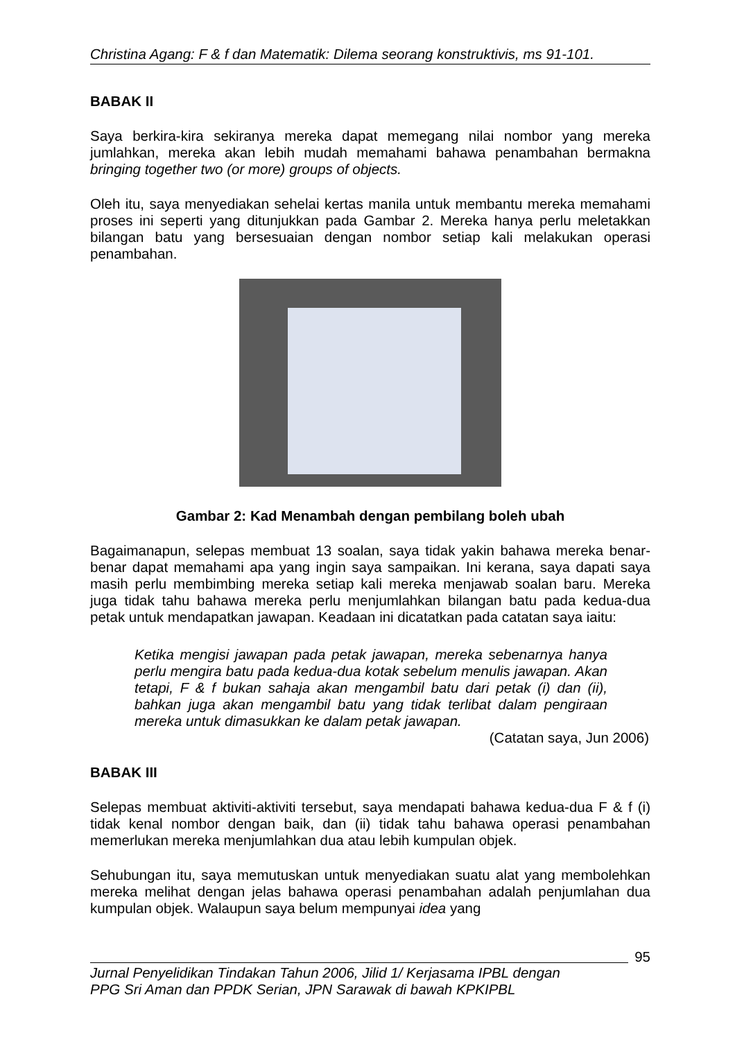Christina Agang: F & f dan Matematik: Dilema seorang konstruktivis, ms 91-101.
BABAK II
Saya berkira-kira sekiranya mereka dapat memegang nilai nombor yang mereka jumlahkan, mereka akan lebih mudah memahami bahawa penambahan bermakna bringing together two (or more) groups of objects.
Oleh itu, saya menyediakan sehelai kertas manila untuk membantu mereka memahami proses ini seperti yang ditunjukkan pada Gambar 2. Mereka hanya perlu meletakkan bilangan batu yang bersesuaian dengan nombor setiap kali melakukan operasi penambahan.
Gambar 2: Kad Menambah dengan pembilang boleh ubah
Bagaimanapun, selepas membuat 13 soalan, saya tidak yakin bahawa mereka benar-benar dapat memahami apa yang ingin saya sampaikan. Ini kerana, saya dapati saya masih perlu membimbing mereka setiap kali mereka menjawab soalan baru. Mereka juga tidak tahu bahawa mereka perlu menjumlahkan bilangan batu pada kedua-dua petak untuk mendapatkan jawapan. Keadaan ini dicatatkan pada catatan saya iaitu:
Ketika mengisi jawapan pada petak jawapan, mereka sebenarnya hanya perlu mengira batu pada kedua-dua kotak sebelum menulis jawapan. Akan tetapi, F & f bukan sahaja akan mengambil batu dari petak (i) dan (ii), bahkan juga akan mengambil batu yang tidak terlibat dalam pengiraan mereka untuk dimasukkan ke dalam petak jawapan.
(Catatan saya, Jun 2006)
BABAK III
Selepas membuat aktiviti-aktiviti tersebut, saya mendapati bahawa kedua-dua F & f (i) tidak kenal nombor dengan baik, dan (ii) tidak tahu bahawa operasi penambahan memerlukan mereka menjumlahkan dua atau lebih kumpulan objek.
Sehubungan itu, saya memutuskan untuk menyediakan suatu alat yang membolehkan mereka melihat dengan jelas bahawa operasi penambahan adalah penjumlahan dua kumpulan objek. Walaupun saya belum mempunyai idea yang
95
Jurnal Penyelidikan Tindakan Tahun 2006, Jilid 1/ Kerjasama IPBL dengan
PPG Sri Aman dan PPDK Serian, JPN Sarawak di bawah KPKIPBL